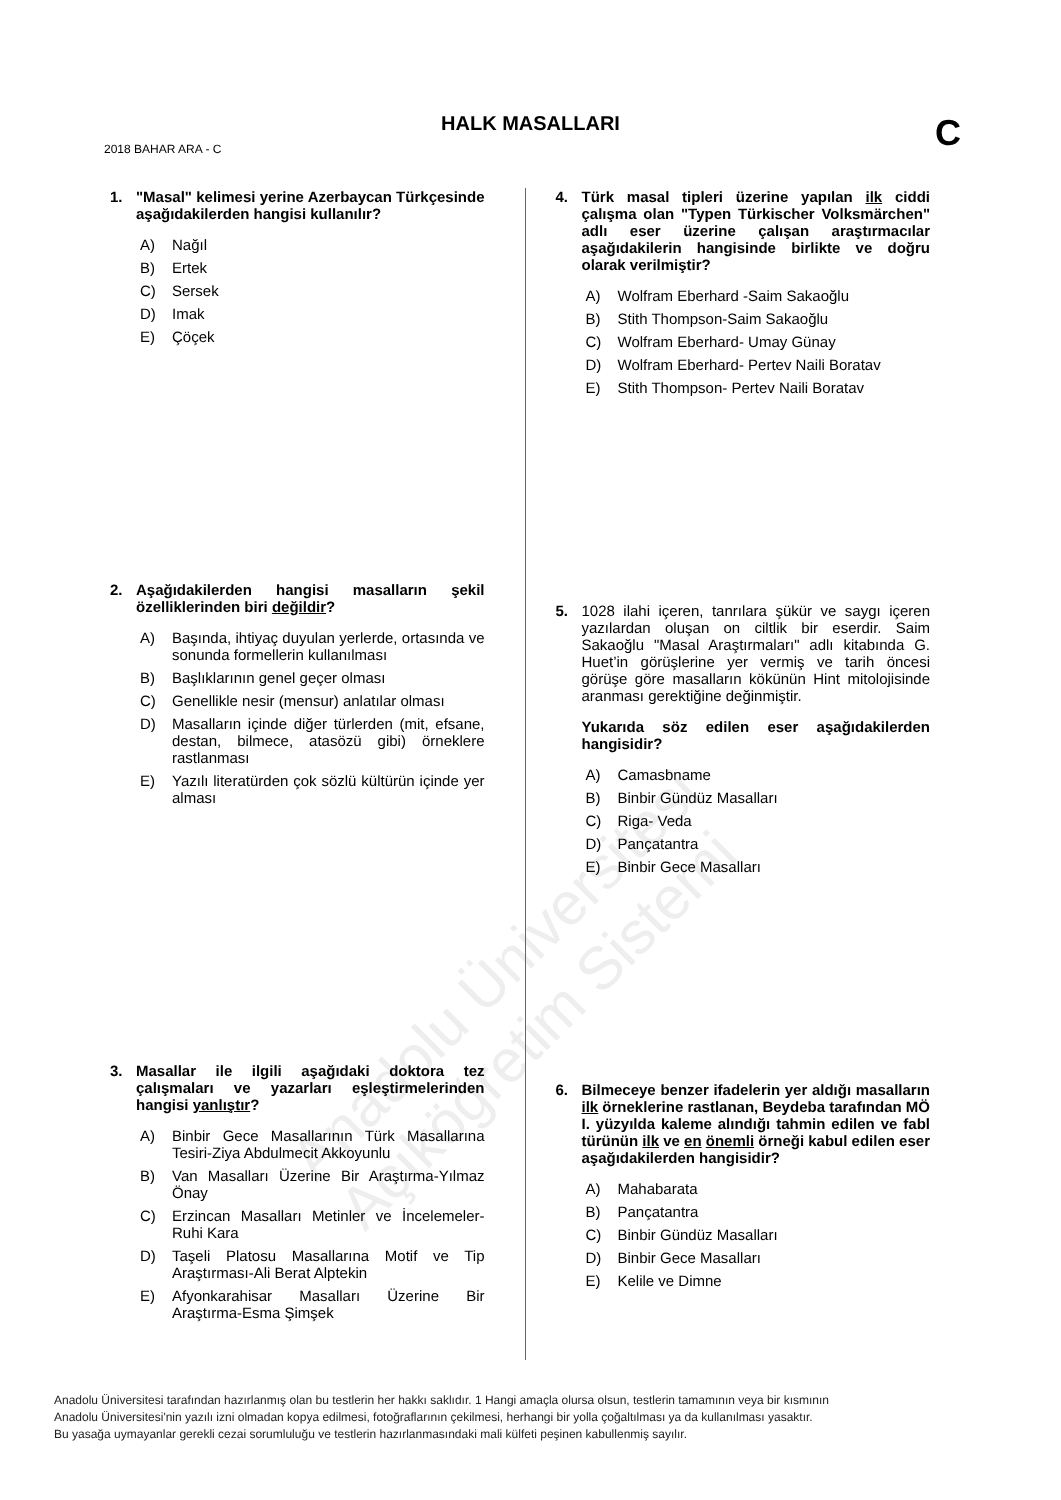HALK MASALLARI C 2018 BAHAR ARA - C
Anadolu Üniversitesi Açıköğretim Sistemi
1. "Masal" kelimesi yerine Azerbaycan Türkçesinde aşağıdakilerden hangisi kullanılır?
A) Nağıl
B) Ertek
C) Sersek
D) Imak
E) Çöçek
2. Aşağıdakilerden hangisi masalların şekil özelliklerinden biri değildir?
A) Başında, ihtiyaç duyulan yerlerde, ortasında ve sonunda formellerin kullanılması
B) Başlıklarının genel geçer olması
C) Genellikle nesir (mensur) anlatılar olması
D) Masalların içinde diğer türlerden (mit, efsane, destan, bilmece, atasözü gibi) örneklere rastlanması
E) Yazılı literatürden çok sözlü kültürün içinde yer alması
3. Masallar ile ilgili aşağıdaki doktora tez çalışmaları ve yazarları eşleştirmelerinden hangisi yanlıştır?
A) Binbir Gece Masallarının Türk Masallarına Tesiri-Ziya Abdulmecit Akkoyunlu
B) Van Masalları Üzerine Bir Araştırma-Yılmaz Önay
C) Erzincan Masalları Metinler ve İncelemeler-Ruhi Kara
D) Taşeli Platosu Masallarına Motif ve Tip Araştırması-Ali Berat Alptekin
E) Afyonkarahisar Masalları Üzerine Bir Araştırma-Esma Şimşek
4. Türk masal tipleri üzerine yapılan ilk ciddi çalışma olan "Typen Türkischer Volksmärchen" adlı eser üzerine çalışan araştırmacılar aşağıdakilerin hangisinde birlikte ve doğru olarak verilmiştir?
A) Wolfram Eberhard -Saim Sakaoğlu
B) Stith Thompson-Saim Sakaoğlu
C) Wolfram Eberhard- Umay Günay
D) Wolfram Eberhard- Pertev Naili Boratav
E) Stith Thompson- Pertev Naili Boratav
5. 1028 ilahi içeren, tanrılara şükür ve saygı içeren yazılardan oluşan on ciltlik bir eserdir. Saim Sakaoğlu "Masal Araştırmaları" adlı kitabında G. Huet’in görüşlerine yer vermiş ve tarih öncesi görüşe göre masalların kökünün Hint mitolojisinde aranması gerektiğine değinmiştir.
Yukarıda söz edilen eser aşağıdakilerden hangisidir?
A) Camasbname
B) Binbir Gündüz Masalları
C) Riga- Veda
D) Pançatantra
E) Binbir Gece Masalları
6. Bilmeceye benzer ifadelerin yer aldığı masalların ilk örneklerine rastlanan, Beydeba tarafından MÖ I. yüzyılda kaleme alındığı tahmin edilen ve fabl türünün ilk ve en önemli örneği kabul edilen eser aşağıdakilerden hangisidir?
A) Mahabarata
B) Pançatantra
C) Binbir Gündüz Masalları
D) Binbir Gece Masalları
E) Kelile ve Dimne
Anadolu Üniversitesi tarafından hazırlanmış olan bu testlerin her hakkı saklıdır. 1 Hangi amaçla olursa olsun, testlerin tamamının veya bir kısmının
Anadolu Üniversitesi'nin yazılı izni olmadan kopya edilmesi, fotoğraflarının çekilmesi, herhangi bir yolla çoğaltılması ya da kullanılması yasaktır.
Bu yasağa uymayanlar gerekli cezai sorumluluğu ve testlerin hazırlanmasındaki mali külfeti peşinen kabullenmiş sayılır.